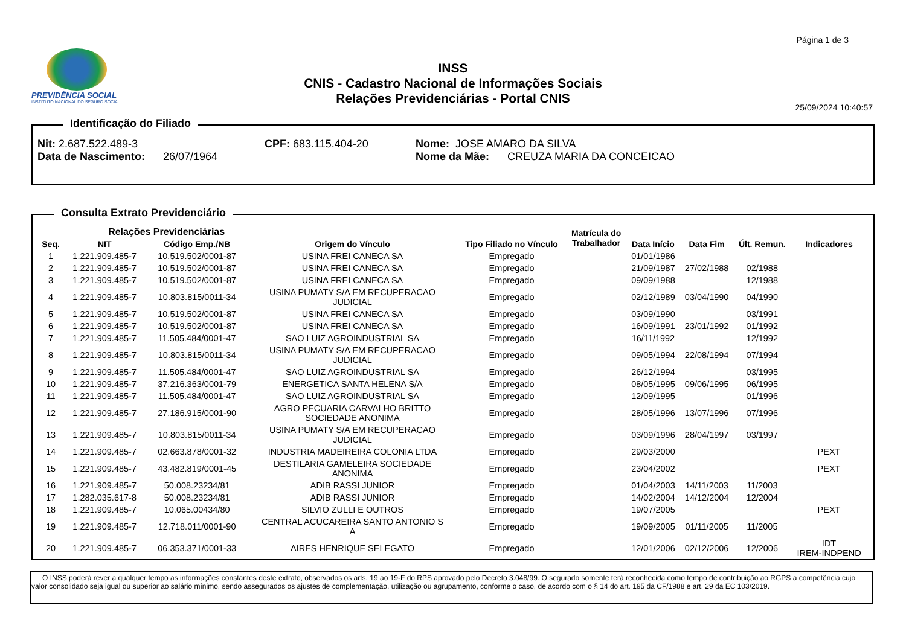Página 1 de 3
PREVIDÊNCIA SOCIAL
INSTITUTO NACIONAL DO SEGURO SOCIAL
INSS
CNIS - Cadastro Nacional de Informações Sociais
Relações Previdenciárias - Portal CNIS
25/09/2024 10:40:57
Identificação do Filiado
Nit: 2.687.522.489-3 CPF: 683.115.404-20 Nome: JOSE AMARO DA SILVA
Data de Nascimento: 26/07/1964 Nome da Mãe: CREUZA MARIA DA CONCEICAO
Consulta Extrato Previdenciário
| | Relações Previdenciárias | | | | Matrícula do Trabalhador | | | | |
| --- | --- | --- | --- | --- | --- | --- | --- | --- | --- |
| Seq. | NIT | Código Emp./NB | Origem do Vínculo | Tipo Filiado no Vínculo | | Data Início | Data Fim | Últ. Remun. | Indicadores |
| 1 | 1.221.909.485-7 | 10.519.502/0001-87 | USINA FREI CANECA SA | Empregado | | 01/01/1986 | | | |
| 2 | 1.221.909.485-7 | 10.519.502/0001-87 | USINA FREI CANECA SA | Empregado | | 21/09/1987 | 27/02/1988 | 02/1988 | |
| 3 | 1.221.909.485-7 | 10.519.502/0001-87 | USINA FREI CANECA SA | Empregado | | 09/09/1988 | | 12/1988 | |
| 4 | 1.221.909.485-7 | 10.803.815/0011-34 | USINA PUMATY S/A EM RECUPERACAO JUDICIAL | Empregado | | 02/12/1989 | 03/04/1990 | 04/1990 | |
| 5 | 1.221.909.485-7 | 10.519.502/0001-87 | USINA FREI CANECA SA | Empregado | | 03/09/1990 | | 03/1991 | |
| 6 | 1.221.909.485-7 | 10.519.502/0001-87 | USINA FREI CANECA SA | Empregado | | 16/09/1991 | 23/01/1992 | 01/1992 | |
| 7 | 1.221.909.485-7 | 11.505.484/0001-47 | SAO LUIZ AGROINDUSTRIAL SA | Empregado | | 16/11/1992 | | 12/1992 | |
| 8 | 1.221.909.485-7 | 10.803.815/0011-34 | USINA PUMATY S/A EM RECUPERACAO JUDICIAL | Empregado | | 09/05/1994 | 22/08/1994 | 07/1994 | |
| 9 | 1.221.909.485-7 | 11.505.484/0001-47 | SAO LUIZ AGROINDUSTRIAL SA | Empregado | | 26/12/1994 | | 03/1995 | |
| 10 | 1.221.909.485-7 | 37.216.363/0001-79 | ENERGETICA SANTA HELENA S/A | Empregado | | 08/05/1995 | 09/06/1995 | 06/1995 | |
| 11 | 1.221.909.485-7 | 11.505.484/0001-47 | SAO LUIZ AGROINDUSTRIAL SA | Empregado | | 12/09/1995 | | 01/1996 | |
| 12 | 1.221.909.485-7 | 27.186.915/0001-90 | AGRO PECUARIA CARVALHO BRITTO SOCIEDADE ANONIMA | Empregado | | 28/05/1996 | 13/07/1996 | 07/1996 | |
| 13 | 1.221.909.485-7 | 10.803.815/0011-34 | USINA PUMATY S/A EM RECUPERACAO JUDICIAL | Empregado | | 03/09/1996 | 28/04/1997 | 03/1997 | |
| 14 | 1.221.909.485-7 | 02.663.878/0001-32 | INDUSTRIA MADEIREIRA COLONIA LTDA | Empregado | | 29/03/2000 | | | PEXT |
| 15 | 1.221.909.485-7 | 43.482.819/0001-45 | DESTILARIA GAMELEIRA SOCIEDADE ANONIMA | Empregado | | 23/04/2002 | | | PEXT |
| 16 | 1.221.909.485-7 | 50.008.23234/81 | ADIB RASSI JUNIOR | Empregado | | 01/04/2003 | 14/11/2003 | 11/2003 | |
| 17 | 1.282.035.617-8 | 50.008.23234/81 | ADIB RASSI JUNIOR | Empregado | | 14/02/2004 | 14/12/2004 | 12/2004 | |
| 18 | 1.221.909.485-7 | 10.065.00434/80 | SILVIO ZULLI E OUTROS | Empregado | | 19/07/2005 | | | PEXT |
| 19 | 1.221.909.485-7 | 12.718.011/0001-90 | CENTRAL ACUCAREIRA SANTO ANTONIO S A | Empregado | | 19/09/2005 | 01/11/2005 | 11/2005 | |
| 20 | 1.221.909.485-7 | 06.353.371/0001-33 | AIRES HENRIQUE SELEGATO | Empregado | | 12/01/2006 | 02/12/2006 | 12/2006 | IDT IREM-INDPEND |
O INSS poderá rever a qualquer tempo as informações constantes deste extrato, observados os arts. 19 ao 19-F do RPS aprovado pelo Decreto 3.048/99. O segurado somente terá reconhecida como tempo de contribuição ao RGPS a competência cujo valor consolidado seja igual ou superior ao salário mínimo, sendo assegurados os ajustes de complementação, utilização ou agrupamento, conforme o caso, de acordo com o § 14 do art. 195 da CF/1988 e art. 29 da EC 103/2019.